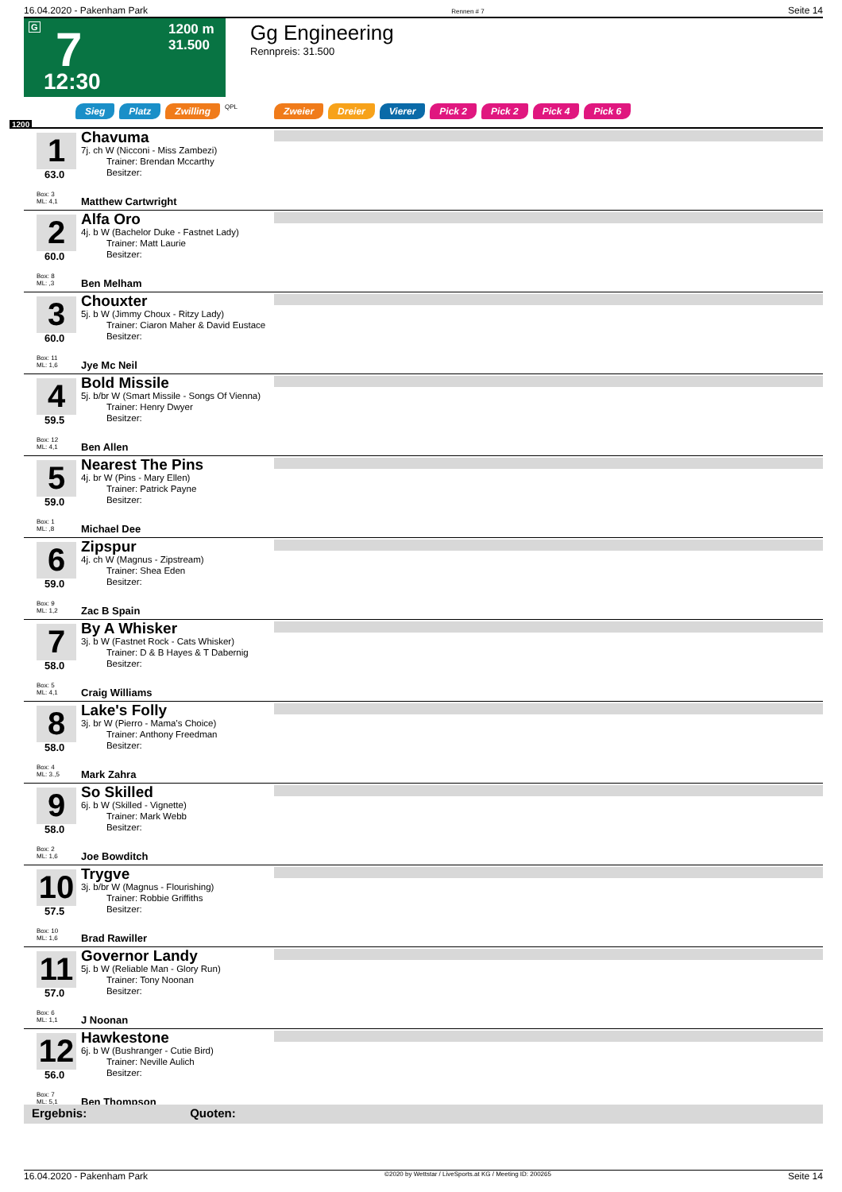16.04.2020 - Pakenham Park Rennen # 7 Seite 14
G 7
1200 m
31.500
12:30
Gg Engineering
Rennpreis: 31.500
Sieg Platz Zwilling QPL Zweier Dreier Vierer Pick 2 Pick 2 Pick 4 Pick 6
1200
1
63.0
Chavuma
7j. ch W (Nicconi - Miss Zambezi)
Trainer: Brendan Mccarthy
Besitzer:
Box: 3
ML: 4,1
Matthew Cartwright
2
60.0
Alfa Oro
4j. b W (Bachelor Duke - Fastnet Lady)
Trainer: Matt Laurie
Besitzer:
Box: 8
ML: ,3
Ben Melham
3
60.0
Chouxter
5j. b W (Jimmy Choux - Ritzy Lady)
Trainer: Ciaron Maher & David Eustace
Besitzer:
Box: 11
ML: 1,6
Jye Mc Neil
4
59.5
Bold Missile
5j. b/br W (Smart Missile - Songs Of Vienna)
Trainer: Henry Dwyer
Besitzer:
Box: 12
ML: 4,1
Ben Allen
5
59.0
Nearest The Pins
4j. br W (Pins - Mary Ellen)
Trainer: Patrick Payne
Besitzer:
Box: 1
ML: ,8
Michael Dee
6
59.0
Zipspur
4j. ch W (Magnus - Zipstream)
Trainer: Shea Eden
Besitzer:
Box: 9
ML: 1,2
Zac B Spain
7
58.0
By A Whisker
3j. b W (Fastnet Rock - Cats Whisker)
Trainer: D & B Hayes & T Dabernig
Besitzer:
Box: 5
ML: 4,1
Craig Williams
8
58.0
Lake's Folly
3j. br W (Pierro - Mama's Choice)
Trainer: Anthony Freedman
Besitzer:
Box: 4
ML: 3.,5
Mark Zahra
9
58.0
So Skilled
6j. b W (Skilled - Vignette)
Trainer: Mark Webb
Besitzer:
Box: 2
ML: 1,6
Joe Bowditch
10
57.5
Trygve
3j. b/br W (Magnus - Flourishing)
Trainer: Robbie Griffiths
Besitzer:
Box: 10
ML: 1,6
Brad Rawiller
11
57.0
Governor Landy
5j. b W (Reliable Man - Glory Run)
Trainer: Tony Noonan
Besitzer:
Box: 6
ML: 1,1
J Noonan
12
56.0
Hawkestone
6j. b W (Bushranger - Cutie Bird)
Trainer: Neville Aulich
Besitzer:
Box: 7
ML: 5,1
Ben Thompson
Ergebnis: Quoten:
16.04.2020 - Pakenham Park ©2020 by Wettstar / LiveSports.at KG / Meeting ID: 200265 Seite 14